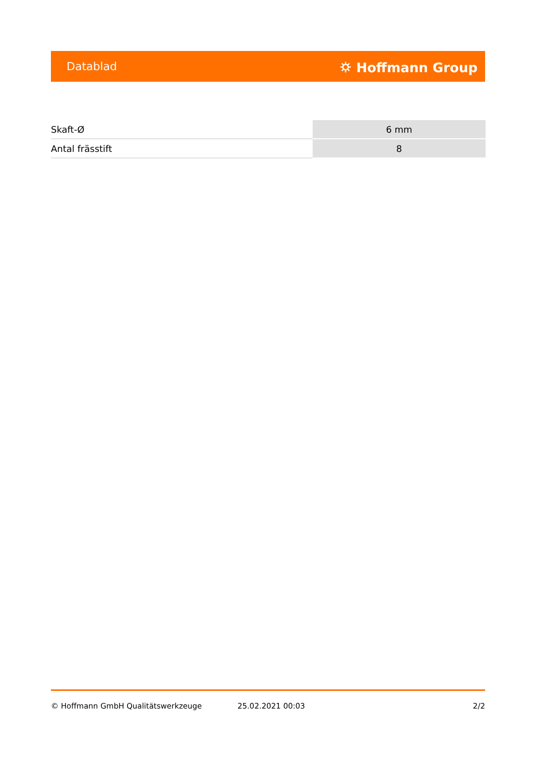Datablad ⛭ Hoffmann Group
| Skaft-Ø | 6 mm |
| Antal frässtift | 8 |
© Hoffmann GmbH Qualitätswerkzeuge 25.02.2021 00:03 2/2